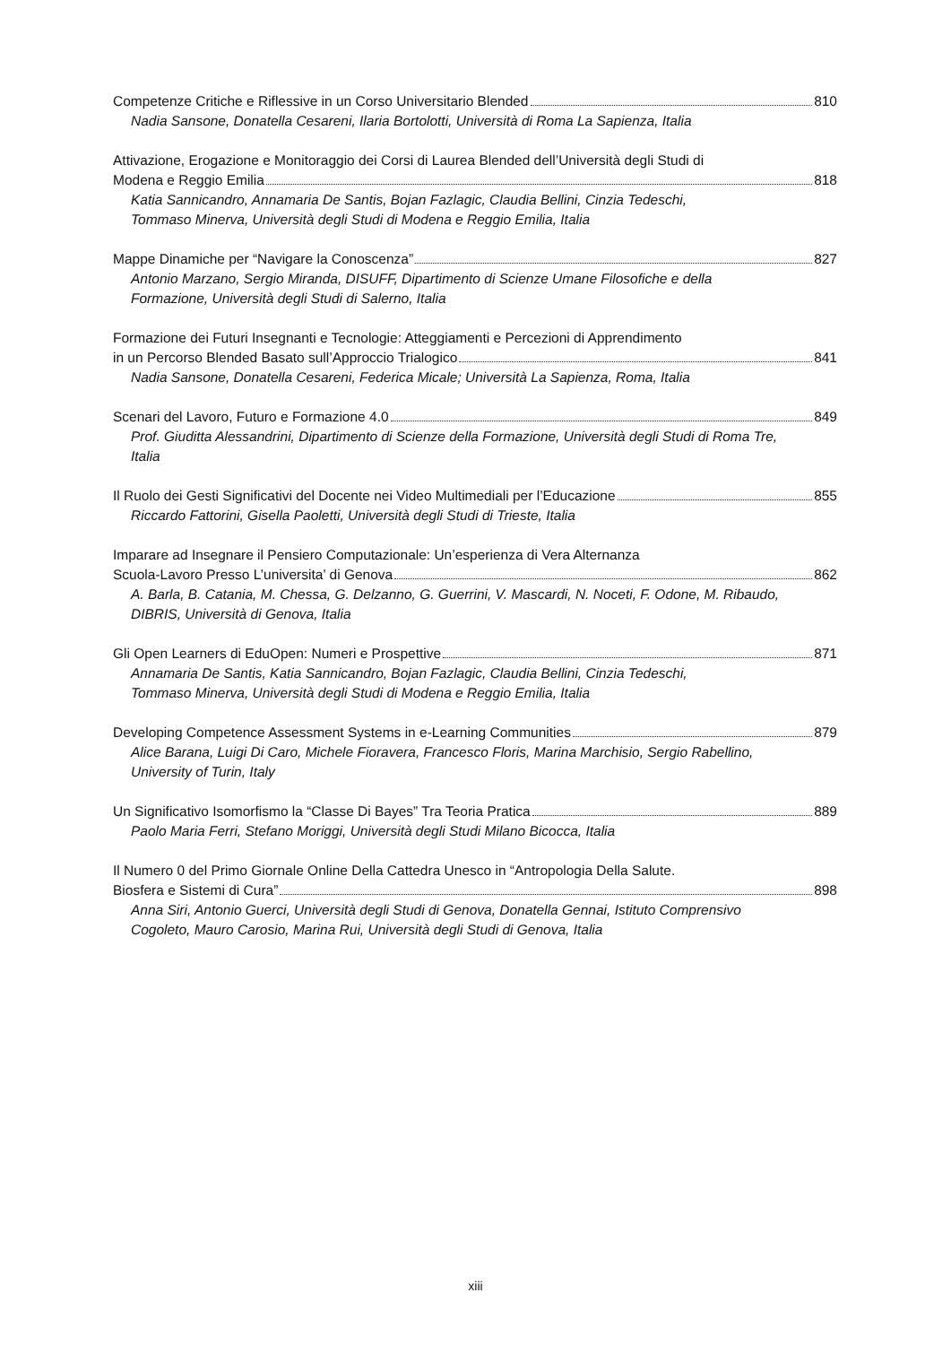Competenze Critiche e Riflessive in un Corso Universitario Blended 810
Nadia Sansone, Donatella Cesareni, Ilaria Bortolotti, Università di Roma La Sapienza, Italia
Attivazione, Erogazione e Monitoraggio dei Corsi di Laurea Blended dell’Università degli Studi di
Modena e Reggio Emilia 818
Katia Sannicandro, Annamaria De Santis, Bojan Fazlagic, Claudia Bellini, Cinzia Tedeschi,
Tommaso Minerva, Università degli Studi di Modena e Reggio Emilia, Italia
Mappe Dinamiche per “Navigare la Conoscenza” 827
Antonio Marzano, Sergio Miranda, DISUFF, Dipartimento di Scienze Umane Filosofiche e della
Formazione, Università degli Studi di Salerno, Italia
Formazione dei Futuri Insegnanti e Tecnologie: Atteggiamenti e Percezioni di Apprendimento
in un Percorso Blended Basato sull’Approccio Trialogico 841
Nadia Sansone, Donatella Cesareni, Federica Micale; Università La Sapienza, Roma, Italia
Scenari del Lavoro, Futuro e Formazione 4.0 849
Prof. Giuditta Alessandrini, Dipartimento di Scienze della Formazione, Università degli Studi di Roma Tre,
Italia
Il Ruolo dei Gesti Significativi del Docente nei Video Multimediali per l’Educazione 855
Riccardo Fattorini, Gisella Paoletti, Università degli Studi di Trieste, Italia
Imparare ad Insegnare il Pensiero Computazionale: Un’esperienza di Vera Alternanza
Scuola-Lavoro Presso L’universita’ di Genova 862
A. Barla, B. Catania, M. Chessa, G. Delzanno, G. Guerrini, V. Mascardi, N. Noceti, F. Odone, M. Ribaudo,
DIBRIS, Università di Genova, Italia
Gli Open Learners di EduOpen: Numeri e Prospettive 871
Annamaria De Santis, Katia Sannicandro, Bojan Fazlagic, Claudia Bellini, Cinzia Tedeschi,
Tommaso Minerva, Università degli Studi di Modena e Reggio Emilia, Italia
Developing Competence Assessment Systems in e-Learning Communities 879
Alice Barana, Luigi Di Caro, Michele Fioravera, Francesco Floris, Marina Marchisio, Sergio Rabellino,
University of Turin, Italy
Un Significativo Isomorfismo la “Classe Di Bayes” Tra Teoria Pratica 889
Paolo Maria Ferri, Stefano Moriggi, Università degli Studi Milano Bicocca, Italia
Il Numero 0 del Primo Giornale Online Della Cattedra Unesco in “Antropologia Della Salute.
Biosfera e Sistemi di Cura” 898
Anna Siri, Antonio Guerci, Università degli Studi di Genova, Donatella Gennai, Istituto Comprensivo
Cogoleto, Mauro Carosio, Marina Rui, Università degli Studi di Genova, Italia
xiii